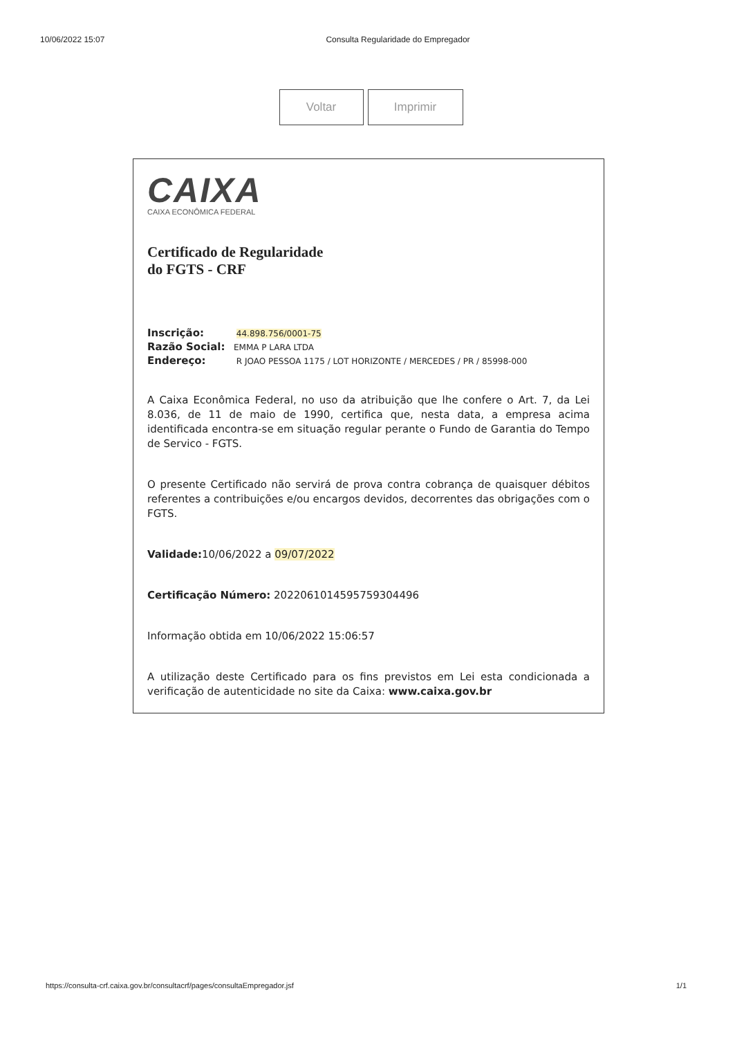10/06/2022 15:07 Consulta Regularidade do Empregador
Voltar Imprimir
CAIXA
CAIXA ECONÔMICA FEDERAL
Certificado de Regularidade
do FGTS - CRF
Inscrição: 44.898.756/0001-75
Razão Social: EMMA P LARA LTDA
Endereço: R JOAO PESSOA 1175 / LOT HORIZONTE / MERCEDES / PR / 85998-000
A Caixa Econômica Federal, no uso da atribuição que lhe confere o Art. 7, da Lei 8.036, de 11 de maio de 1990, certifica que, nesta data, a empresa acima identificada encontra-se em situação regular perante o Fundo de Garantia do Tempo de Servico - FGTS.
O presente Certificado não servirá de prova contra cobrança de quaisquer débitos referentes a contribuições e/ou encargos devidos, decorrentes das obrigações com o FGTS.
Validade: 10/06/2022 a 09/07/2022
Certificação Número: 2022061014595759304496
Informação obtida em 10/06/2022 15:06:57
A utilização deste Certificado para os fins previstos em Lei esta condicionada a verificação de autenticidade no site da Caixa: www.caixa.gov.br
https://consulta-crf.caixa.gov.br/consultacrf/pages/consultaEmpregador.jsf 1/1